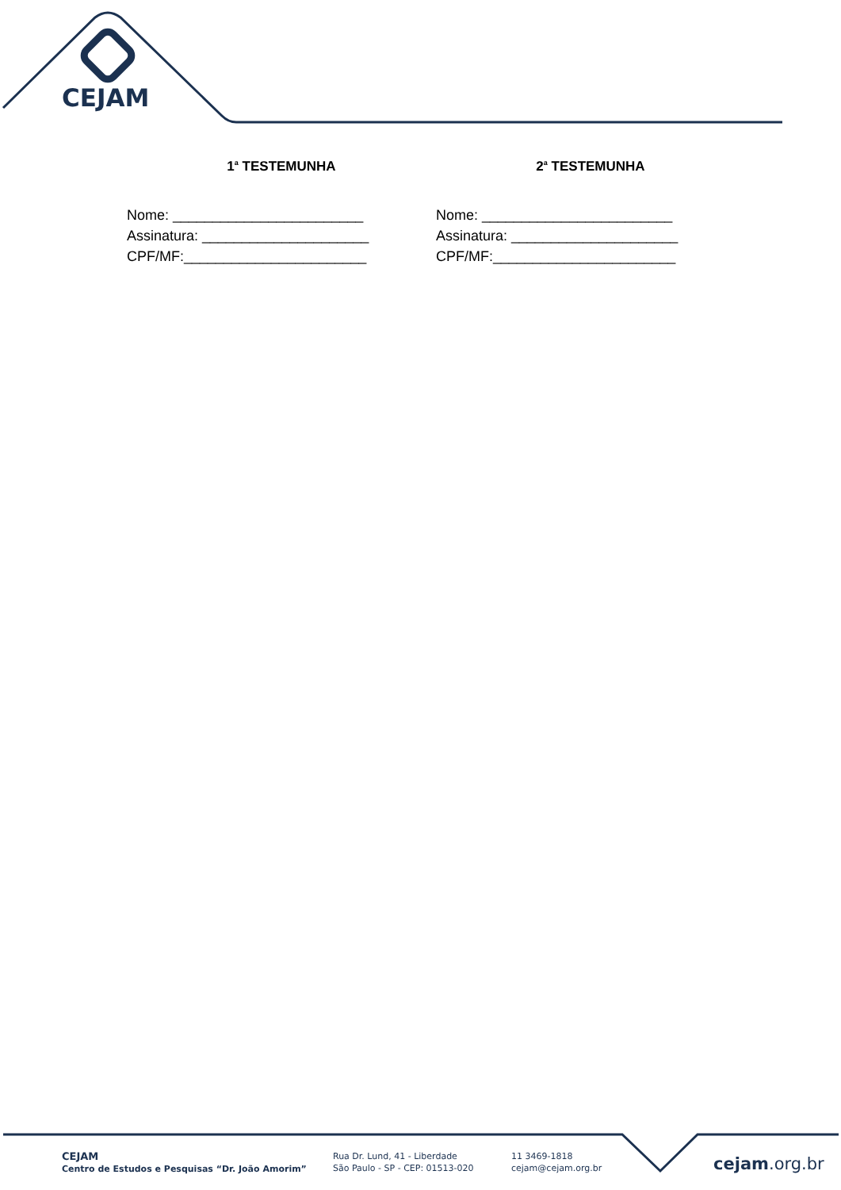CEJAM
1<sup>a</sup> TESTEMUNHA
Nome: ________________________
Assinatura: _____________________
CPF/MF:_______________________
2<sup>a</sup> TESTEMUNHA
Nome: ________________________
Assinatura: _____________________
CPF/MF:_______________________
CEJAM
Centro de Estudos e Pesquisas “Dr. João Amorim”
Rua Dr. Lund, 41 - Liberdade
São Paulo - SP - CEP: 01513-020
11 3469-1818
cejam@cejam.org.br
cejam.org.br